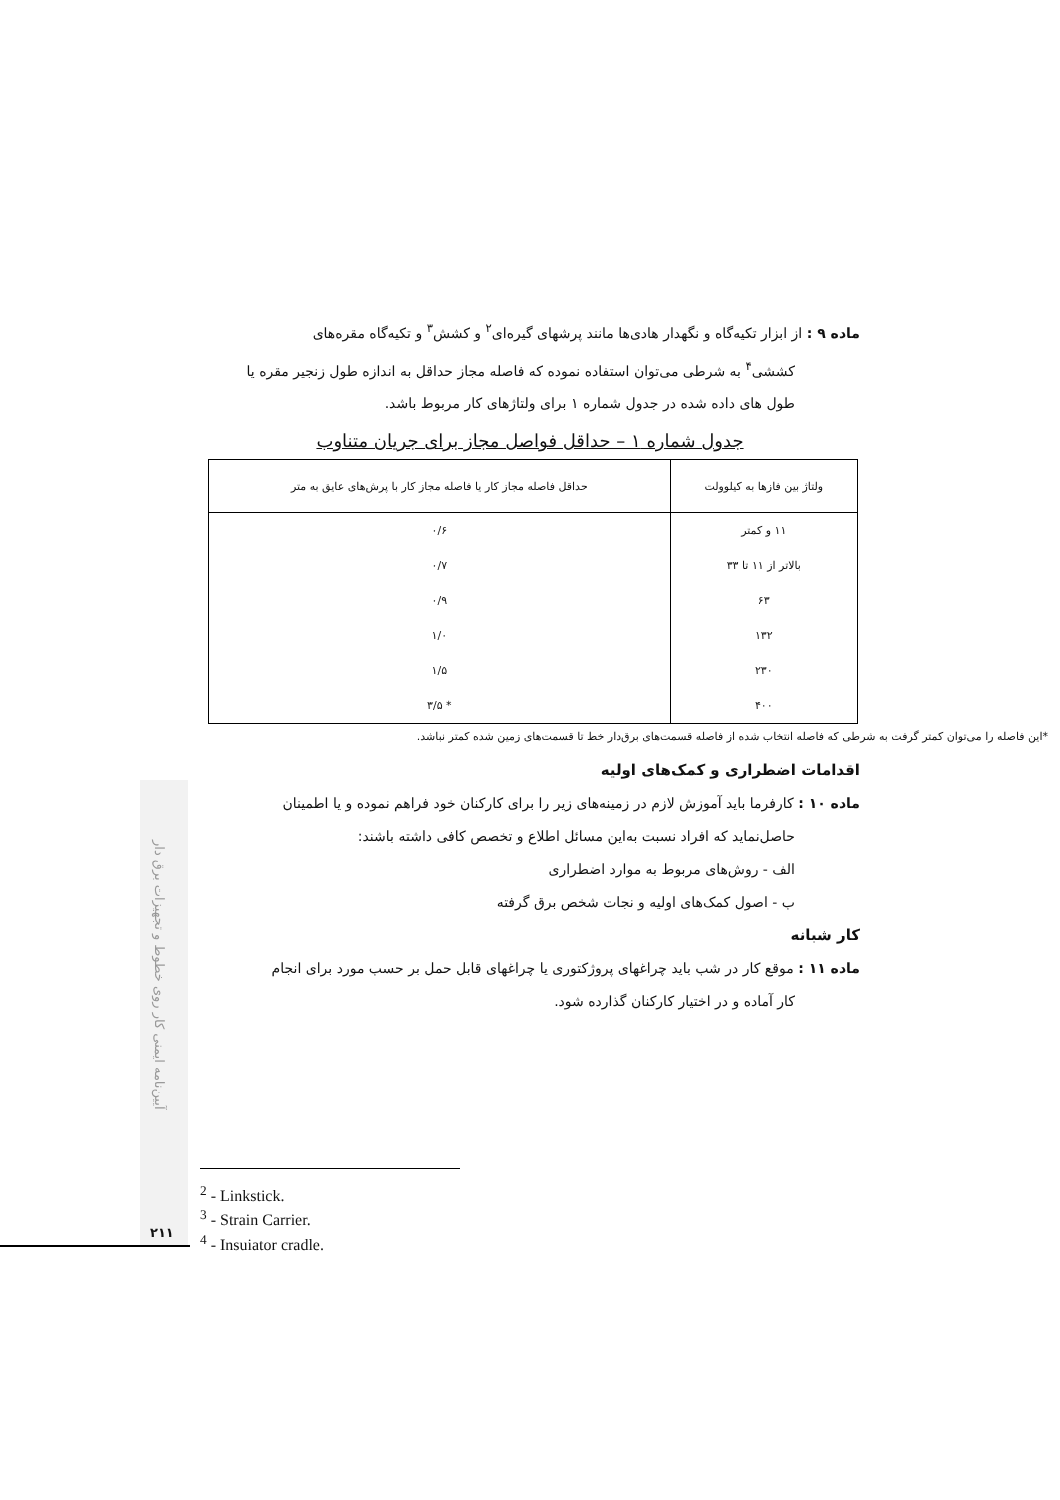ماده ۹ : از ابزار تکیه‌گاه و نگهدار هادی‌ها مانند پرشهای گیره‌ای<sup>۲</sup> و کشش<sup>۳</sup> و تکیه‌گاه مقره‌های
کششی<sup>۴</sup> به شرطی می‌توان استفاده نموده که فاصله مجاز حداقل به اندازه طول زنجیر مقره یا
طول های داده شده در جدول شماره ۱ برای ولتاژهای کار مربوط باشد.
جدول شماره ۱ – حداقل فواصل مجاز برای جریان متناوب
| ولتاژ بین فازها به کیلوولت | حداقل فاصله مجاز کار یا فاصله مجاز کار با پرش‌های عایق به متر |
| --- | --- |
| ۱۱ و کمتر | ۰/۶ |
| بالاتر از ۱۱ تا ۳۳ | ۰/۷ |
| ۶۳ | ۰/۹ |
| ۱۳۲ | ۱/۰ |
| ۲۳۰ | ۱/۵ |
| ۴۰۰ | * ۳/۵ |
اقدامات اضطراری و کمک‌های اولیه
ماده ۱۰ : کارفرما باید آموزش لازم در زمینه‌های زیر را برای کارکنان خود فراهم نموده و یا اطمینان
حاصل‌نماید که افراد نسبت به‌این مسائل اطلاع و تخصص کافی داشته باشند:
الف - روش‌های مربوط به موارد اضطراری
ب - اصول کمک‌های اولیه و نجات شخص برق گرفته
کار شبانه
ماده ۱۱ : موقع کار در شب باید چراغهای پروژکتوری یا چراغهای قابل حمل بر حسب مورد برای انجام
کار آماده و در اختیار کارکنان گذارده شود.
*این فاصله را می‌توان کمتر گرفت به شرطی که فاصله انتخاب شده از فاصله قسمت‌های برق‌دار خط تا قسمت‌های زمین شده کمتر نباشد.
آیین‌نامه ایمنی کار روی خطوط و تجهیزات برق دار
<sup>2</sup> - Linkstick.
<sup>3</sup> - Strain Carrier.
<sup>4</sup> - Insuiator cradle.
۲۱۱